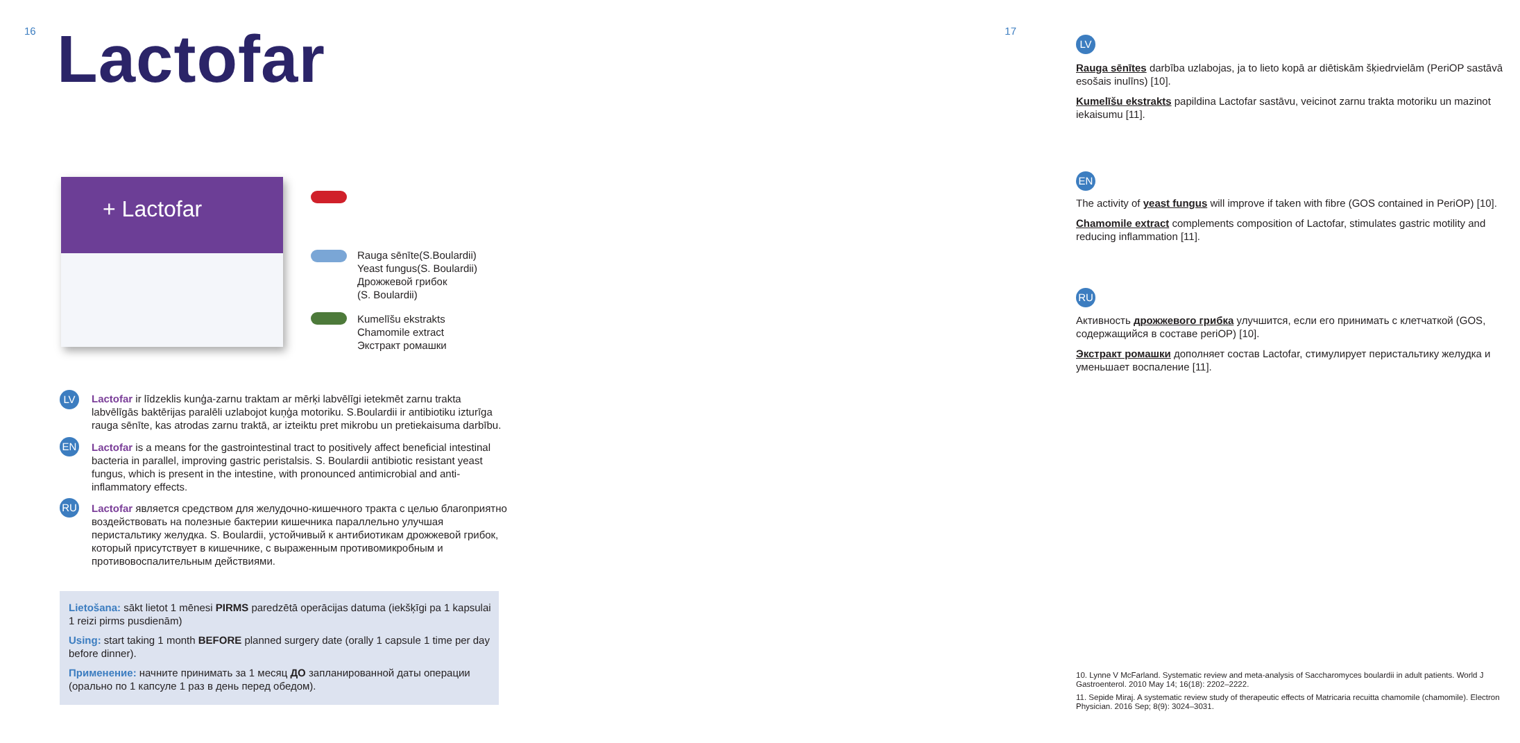16 Lactofar
+ Lactofar
Rauga sēnīte(S.Boulardii)
Yeast fungus(S. Boulardii)
Дрожжевой грибок
(S. Boulardii)
Kumelīšu ekstrakts
Chamomile extract
Экстракт ромашки
LV
Lactofar ir līdzeklis kunģa-zarnu traktam ar mērķi labvēlīgi ietekmēt zarnu trakta labvēlīgās baktērijas paralēli uzlabojot kuņģa motoriku. S.Boulardii ir antibiotiku izturīga rauga sēnīte, kas atrodas zarnu traktā, ar izteiktu pret mikrobu un pretiekaisuma darbību.
EN
Lactofar is a means for the gastrointestinal tract to positively affect beneficial intestinal bacteria in parallel, improving gastric peristalsis. S. Boulardii antibiotic resistant yeast fungus, which is present in the intestine, with pronounced antimicrobial and anti-inflammatory effects.
RU
Lactofar является средством для желудочно-кишечного тракта с целью благоприятно воздействовать на полезные бактерии кишечника параллельно улучшая перистальтику желудка. S. Boulardii, устойчивый к антибиотикам дрожжевой грибок, который присутствует в кишечнике, с выраженным противомикробным и противовоспалительным действиями.
Lietošana: sākt lietot 1 mēnesi PIRMS paredzētā operācijas datuma (iekšķīgi pa 1 kapsulai 1 reizi pirms pusdienām)
Using: start taking 1 month BEFORE planned surgery date (orally 1 capsule 1 time per day before dinner).
Применение: начните принимать за 1 месяц ДО запланированной даты операции (орально по 1 капсуле 1 раз в день перед обедом).
17
LV
Rauga sēnītes darbība uzlabojas, ja to lieto kopā ar diētiskām šķiedrvielām (PeriOP sastāvā esošais inulīns) [10].
Kumelīšu ekstrakts papildina Lactofar sastāvu, veicinot zarnu trakta motoriku un mazinot iekaisumu [11].
EN
The activity of yeast fungus will improve if taken with fibre (GOS contained in PeriOP) [10].
Chamomile extract complements composition of Lactofar, stimulates gastric motility and reducing inflammation [11].
RU
Активность дрожжевого грибка улучшится, если его принимать с клетчаткой (GOS, содержащийся в составе periOP) [10].
Экстракт ромашки дополняет состав Lactofar, стимулирует перистальтику желудка и уменьшает воспаление [11].
10. Lynne V McFarland. Systematic review and meta-analysis of Saccharomyces boulardii in adult patients. World J Gastroenterol. 2010 May 14; 16(18): 2202–2222.
11. Sepide Miraj. A systematic review study of therapeutic effects of Matricaria recuitta chamomile (chamomile). Electron Physician. 2016 Sep; 8(9): 3024–3031.